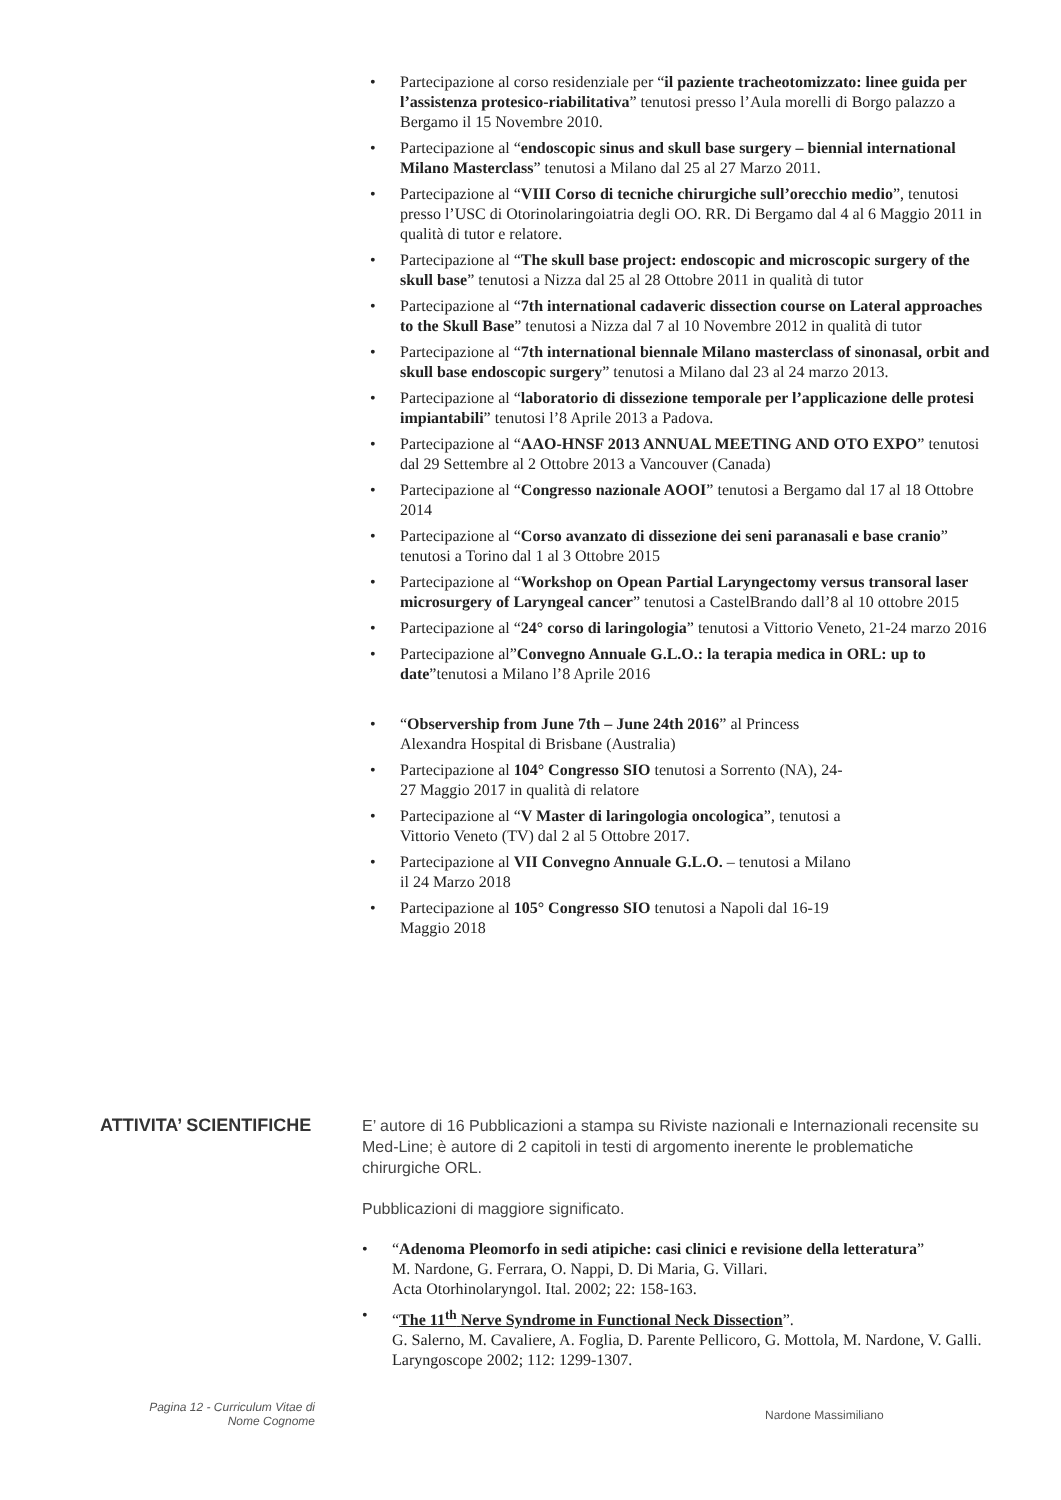• Partecipazione al corso residenziale per “il paziente tracheotomizzato: linee guida per l’assistenza protesico-riabilitativa” tenutosi presso l’Aula morelli di Borgo palazzo a Bergamo il 15 Novembre 2010.
• Partecipazione al “endoscopic sinus and skull base surgery – biennial international Milano Masterclass” tenutosi a Milano dal 25 al 27 Marzo 2011.
• Partecipazione al “VIII Corso di tecniche chirurgiche sull’orecchio medio”, tenutosi presso l’USC di Otorinolaringoiatria degli OO. RR. Di Bergamo dal 4 al 6 Maggio 2011 in qualità di tutor e relatore.
• Partecipazione al “The skull base project: endoscopic and microscopic surgery of the skull base” tenutosi a Nizza dal 25 al 28 Ottobre 2011 in qualità di tutor
• Partecipazione al “7th international cadaveric dissection course on Lateral approaches to the Skull Base” tenutosi a Nizza dal 7 al 10 Novembre 2012 in qualità di tutor
• Partecipazione al “7th international biennale Milano masterclass of sinonasal, orbit and skull base endoscopic surgery” tenutosi a Milano dal 23 al 24 marzo 2013.
• Partecipazione al “laboratorio di dissezione temporale per l’applicazione delle protesi impiantabili” tenutosi l’8 Aprile 2013 a Padova.
• Partecipazione al “AAO-HNSF 2013 ANNUAL MEETING AND OTO EXPO” tenutosi dal 29 Settembre al 2 Ottobre 2013 a Vancouver (Canada)
• Partecipazione al “Congresso nazionale AOOI” tenutosi a Bergamo dal 17 al 18 Ottobre 2014
• Partecipazione al “Corso avanzato di dissezione dei seni paranasali e base cranio” tenutosi a Torino dal 1 al 3 Ottobre 2015
• Partecipazione al “Workshop on Opean Partial Laryngectomy versus transoral laser microsurgery of Laryngeal cancer” tenutosi a CastelBrando dall’8 al 10 ottobre 2015
• Partecipazione al “24° corso di laringologia” tenutosi a Vittorio Veneto, 21-24 marzo 2016
• Partecipazione al”Convegno Annuale G.L.O.: la terapia medica in ORL: up to date”tenutosi a Milano l’8 Aprile 2016
• “Observership from June 7th – June 24th 2016” al Princess
Alexandra Hospital di Brisbane (Australia)
• Partecipazione al 104° Congresso SIO tenutosi a Sorrento (NA), 24-
27 Maggio 2017 in qualità di relatore
• Partecipazione al “V Master di laringologia oncologica”, tenutosi a
Vittorio Veneto (TV) dal 2 al 5 Ottobre 2017.
• Partecipazione al VII Convegno Annuale G.L.O. – tenutosi a Milano
il 24 Marzo 2018
• Partecipazione al 105° Congresso SIO tenutosi a Napoli dal 16-19
Maggio 2018
ATTIVITA’ SCIENTIFICHE
E’ autore di 16 Pubblicazioni a stampa su Riviste nazionali e Internazionali recensite su Med-Line; è autore di 2 capitoli in testi di argomento inerente le problematiche chirurgiche ORL.
Pubblicazioni di maggiore significato.
• “Adenoma Pleomorfo in sedi atipiche: casi clinici e revisione della letteratura”
M. Nardone, G. Ferrara, O. Nappi, D. Di Maria, G. Villari.
Acta Otorhinolaryngol. Ital. 2002; 22: 158-163.
• “The 11<sup>th</sup> Nerve Syndrome in Functional Neck Dissection”.
G. Salerno, M. Cavaliere, A. Foglia, D. Parente Pellicoro, G. Mottola, M. Nardone, V. Galli.
Laryngoscope 2002; 112: 1299-1307.
Pagina 12 - Curriculum Vitae di
Nome Cognome
Nardone Massimiliano